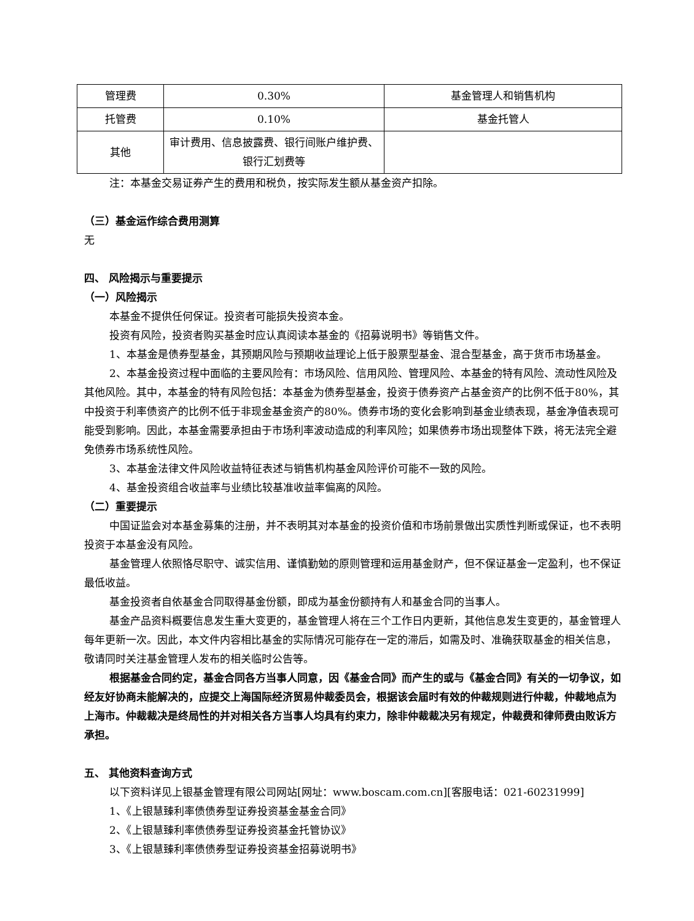| 管理费 | 0.30% | 基金管理人和销售机构 |
| 托管费 | 0.10% | 基金托管人 |
| 其他 | 审计费用、信息披露费、银行间账户维护费、银行汇划费等 | |
注：本基金交易证券产生的费用和税负，按实际发生额从基金资产扣除。
（三）基金运作综合费用测算
无
四、 风险揭示与重要提示
（一）风险揭示
本基金不提供任何保证。投资者可能损失投资本金。
投资有风险，投资者购买基金时应认真阅读本基金的《招募说明书》等销售文件。
1、本基金是债券型基金，其预期风险与预期收益理论上低于股票型基金、混合型基金，高于货币市场基金。
2、本基金投资过程中面临的主要风险有：市场风险、信用风险、管理风险、本基金的特有风险、流动性风险及其他风险。其中，本基金的特有风险包括：本基金为债券型基金，投资于债券资产占基金资产的比例不低于80%，其中投资于利率债资产的比例不低于非现金基金资产的80%。债券市场的变化会影响到基金业绩表现，基金净值表现可能受到影响。因此，本基金需要承担由于市场利率波动造成的利率风险；如果债券市场出现整体下跌，将无法完全避免债券市场系统性风险。
3、本基金法律文件风险收益特征表述与销售机构基金风险评价可能不一致的风险。
4、基金投资组合收益率与业绩比较基准收益率偏离的风险。
（二）重要提示
中国证监会对本基金募集的注册，并不表明其对本基金的投资价值和市场前景做出实质性判断或保证，也不表明投资于本基金没有风险。
基金管理人依照恪尽职守、诚实信用、谨慎勤勉的原则管理和运用基金财产，但不保证基金一定盈利，也不保证最低收益。
基金投资者自依基金合同取得基金份额，即成为基金份额持有人和基金合同的当事人。
基金产品资料概要信息发生重大变更的，基金管理人将在三个工作日内更新，其他信息发生变更的，基金管理人每年更新一次。因此，本文件内容相比基金的实际情况可能存在一定的滞后，如需及时、准确获取基金的相关信息，敬请同时关注基金管理人发布的相关临时公告等。
根据基金合同约定，基金合同各方当事人同意，因《基金合同》而产生的或与《基金合同》有关的一切争议，如经友好协商未能解决的，应提交上海国际经济贸易仲裁委员会，根据该会届时有效的仲裁规则进行仲裁，仲裁地点为上海市。仲裁裁决是终局性的并对相关各方当事人均具有约束力，除非仲裁裁决另有规定，仲裁费和律师费由败诉方承担。
五、 其他资料查询方式
以下资料详见上银基金管理有限公司网站[网址：www.boscam.com.cn][客服电话：021-60231999]
1、《上银慧臻利率债债券型证券投资基金基金合同》
2、《上银慧臻利率债债券型证券投资基金托管协议》
3、《上银慧臻利率债债券型证券投资基金招募说明书》